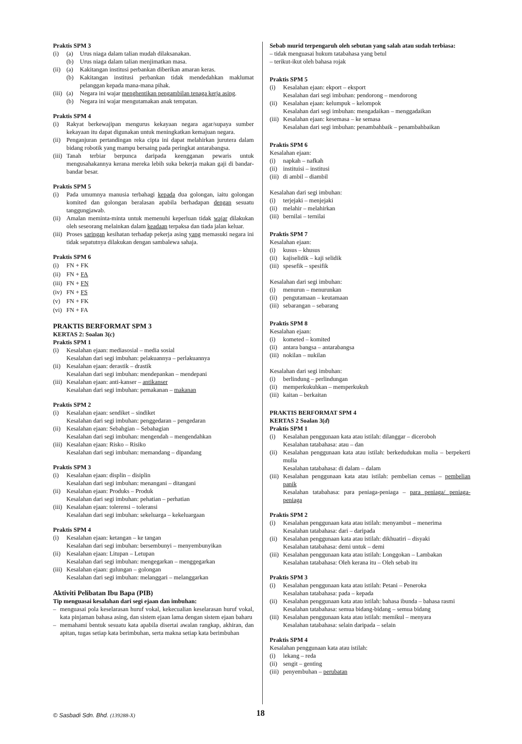Praktis SPM 3
(i) (a) Urus niaga dalam talian mudah dilaksanakan.
(b) Urus niaga dalam talian menjimatkan masa.
(ii) (a) Kakitangan institusi perbankan diberikan amaran keras.
(b) Kakitangan institusi perbankan tidak mendedahkan maklumat pelanggan kepada mana-mana pihak.
(iii) (a) Negara ini wajar menghentikan pengambilan tenaga kerja asing.
(b) Negara ini wajar mengutamakan anak tempatan.
Praktis SPM 4
(i) Rakyat berkewajipan mengurus kekayaan negara agar/supaya sumber kekayaan itu dapat digunakan untuk meningkatkan kemajuan negara.
(ii) Penganjuran pertandingan reka cipta ini dapat melahirkan jurutera dalam bidang robotik yang mampu bersaing pada peringkat antarabangsa.
(iii) Tanah terbiar berpunca daripada keengganan pewaris untuk mengusahakannya kerana mereka lebih suka bekerja makan gaji di bandar-bandar besar.
Praktis SPM 5
(i) Pada umumnya manusia terbahagi kepada dua golongan, iaitu golongan komited dan golongan beralasan apabila berhadapan dengan sesuatu tanggungjawab.
(ii) Amalan meminta-minta untuk memenuhi keperluan tidak wajar dilakukan oleh seseorang melainkan dalam keadaan terpaksa dan tiada jalan keluar.
(iii) Proses saringan kesihatan terhadap pekerja asing yang memasuki negara ini tidak sepatutnya dilakukan dengan sambalewa sahaja.
Praktis SPM 6
(i) FN + FK
(ii) FN + FA
(iii) FN + FN
(iv) FN + FS
(v) FN + FK
(vi) FN + FA
PRAKTIS BERFORMAT SPM 3
KERTAS 2: Soalan 3(c)
Praktis SPM 1
(i) Kesalahan ejaan: mediasosial – media sosial
Kesalahan dari segi imbuhan: pelakuannya – perlakuannya
(ii) Kesalahan ejaan: derastik – drastik
Kesalahan dari segi imbuhan: mendepankan – mendepani
(iii) Kesalahan ejaan: anti-kanser – antikanser
Kesalahan dari segi imbuhan: pemakanan – makanan
Praktis SPM 2
(i) Kesalahan ejaan: sendiket – sindiket
Kesalahan dari segi imbuhan: penggedaran – pengedaran
(ii) Kesalahan ejaan: Sebahgian – Sebahagian
Kesalahan dari segi imbuhan: mengendah – mengendahkan
(iii) Kesalahan ejaan: Risko – Risiko
Kesalahan dari segi imbuhan: memandang – dipandang
Praktis SPM 3
(i) Kesalahan ejaan: displin – disiplin
Kesalahan dari segi imbuhan: menangani – ditangani
(ii) Kesalahan ejaan: Produks – Produk
Kesalahan dari segi imbuhan: pehatian – perhatian
(iii) Kesalahan ejaan: tolerensi – toleransi
Kesalahan dari segi imbuhan: sekeluarga – kekeluargaan
Praktis SPM 4
(i) Kesalahan ejaan: ketangan – ke tangan
Kesalahan dari segi imbuhan: bersembunyi – menyembunyikan
(ii) Kesalahan ejaan: Litupan – Letupan
Kesalahan dari segi imbuhan: mengegarkan – menggegarkan
(iii) Kesalahan ejaan: gulungan – golongan
Kesalahan dari segi imbuhan: melanggari – melanggarkan
Aktiviti Pelibatan Ibu Bapa (PIB)
Tip menguasai kesalahan dari segi ejaan dan imbuhan:
– menguasai pola keselarasan huruf vokal, kekecualian keselarasan huruf vokal, kata pinjaman bahasa asing, dan sistem ejaan lama dengan sistem ejaan baharu
– memahami bentuk sesuatu kata apabila disertai awalan rangkap, akhiran, dan apitan, tugas setiap kata berimbuhan, serta makna setiap kata berimbuhan
Sebab murid terpengaruh oleh sebutan yang salah atau sudah terbiasa:
– tidak menguasai hukum tatabahasa yang betul
– terikut-ikut oleh bahasa rojak
Praktis SPM 5
(i) Kesalahan ejaan: ekport – eksport
Kesalahan dari segi imbuhan: pendorong – mendorong
(ii) Kesalahan ejaan: kelumpuk – kelompok
Kesalahan dari segi imbuhan: mengadaikan – menggadaikan
(iii) Kesalahan ejaan: kesemasa – ke semasa
Kesalahan dari segi imbuhan: penambahbaik – penambahbaikan
Praktis SPM 6
Kesalahan ejaan:
(i) napkah – nafkah
(ii) instituisi – institusi
(iii) di ambil – diambil
Kesalahan dari segi imbuhan:
(i) terjejaki – menjejaki
(ii) melahir – melahirkan
(iii) bernilai – ternilai
Praktis SPM 7
Kesalahan ejaan:
(i) kusus – khusus
(ii) kajiselidik – kaji selidik
(iii) spesefik – spesifik
Kesalahan dari segi imbuhan:
(i) menurun – menurunkan
(ii) pengutamaan – keutamaan
(iii) sebarangan – sebarang
Praktis SPM 8
Kesalahan ejaan:
(i) kometed – komited
(ii) antara bangsa – antarabangsa
(iii) nokilan – nukilan
Kesalahan dari segi imbuhan:
(i) berlindung – perlindungan
(ii) memperkukuhkan – memperkukuh
(iii) kaitan – berkaitan
PRAKTIS BERFORMAT SPM 4
KERTAS 2 Soalan 3(d)
Praktis SPM 1
(i) Kesalahan penggunaan kata atau istilah: dilanggar – diceroboh
Kesalahan tatabahasa: atau – dan
(ii) Kesalahan penggunaan kata atau istilah: berkedudukan mulia – berpekerti mulia
Kesalahan tatabahasa: di dalam – dalam
(iii) Kesalahan penggunaan kata atau istilah: pembelian cemas – pembelian panik
Kesalahan tatabahasa: para peniaga-peniaga – para peniaga/ peniaga-peniaga
Praktis SPM 2
(i) Kesalahan penggunaan kata atau istilah: menyambut – menerima
Kesalahan tatabahasa: dari – daripada
(ii) Kesalahan penggunaan kata atau istilah: dikhuatiri – disyaki
Kesalahan tatabahasa: demi untuk – demi
(iii) Kesalahan penggunaan kata atau istilah: Longgokan – Lambakan
Kesalahan tatabahasa: Oleh kerana itu – Oleh sebab itu
Praktis SPM 3
(i) Kesalahan penggunaan kata atau istilah: Petani – Peneroka
Kesalahan tatabahasa: pada – kepada
(ii) Kesalahan penggunaan kata atau istilah: bahasa ibunda – bahasa rasmi
Kesalahan tatabahasa: semua bidang-bidang – semua bidang
(iii) Kesalahan penggunaan kata atau istilah: memikul – menyara
Kesalahan tatabahasa: selain daripada – selain
Praktis SPM 4
Kesalahan penggunaan kata atau istilah:
(i) lekang – reda
(ii) sengit – genting
(iii) penyembuhan – perubatan
© Sasbadi Sdn. Bhd. (139288-X) 18